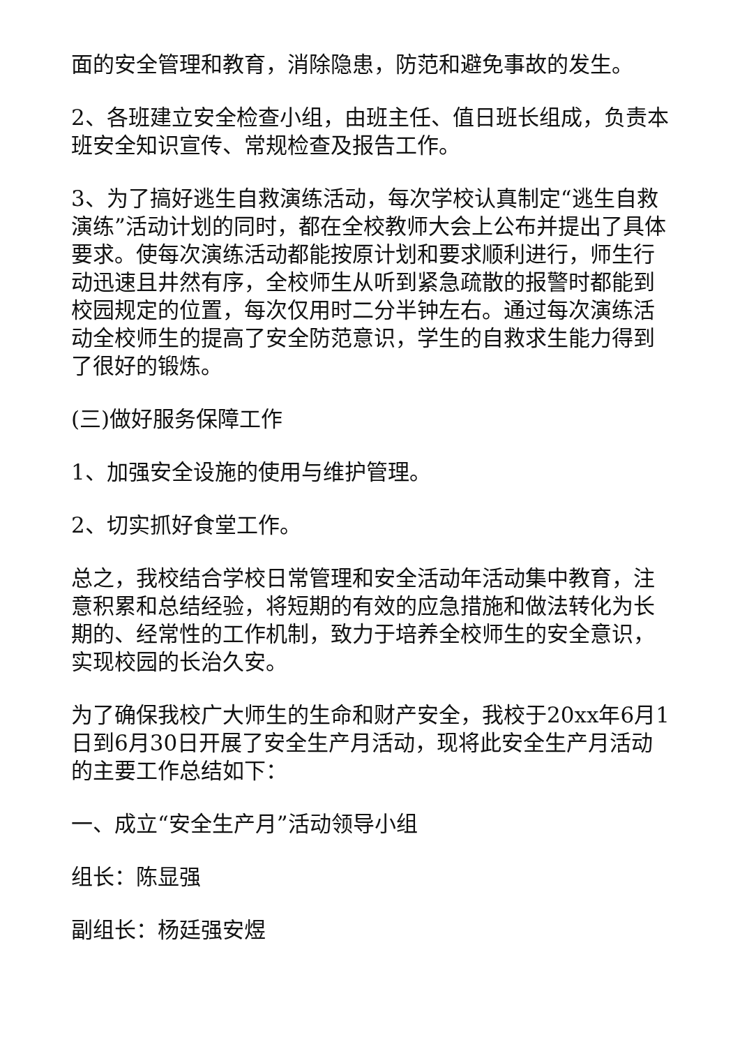面的安全管理和教育，消除隐患，防范和避免事故的发生。
2、各班建立安全检查小组，由班主任、值日班长组成，负责本班安全知识宣传、常规检查及报告工作。
3、为了搞好逃生自救演练活动，每次学校认真制定“逃生自救演练”活动计划的同时，都在全校教师大会上公布并提出了具体要求。使每次演练活动都能按原计划和要求顺利进行，师生行动迅速且井然有序，全校师生从听到紧急疏散的报警时都能到校园规定的位置，每次仅用时二分半钟左右。通过每次演练活动全校师生的提高了安全防范意识，学生的自救求生能力得到了很好的锻炼。
(三)做好服务保障工作
1、加强安全设施的使用与维护管理。
2、切实抓好食堂工作。
总之，我校结合学校日常管理和安全活动年活动集中教育，注意积累和总结经验，将短期的有效的应急措施和做法转化为长期的、经常性的工作机制，致力于培养全校师生的安全意识，实现校园的长治久安。
为了确保我校广大师生的生命和财产安全，我校于20xx年6月1日到6月30日开展了安全生产月活动，现将此安全生产月活动的主要工作总结如下：
一、成立“安全生产月”活动领导小组
组长：陈显强
副组长：杨廷强安煜